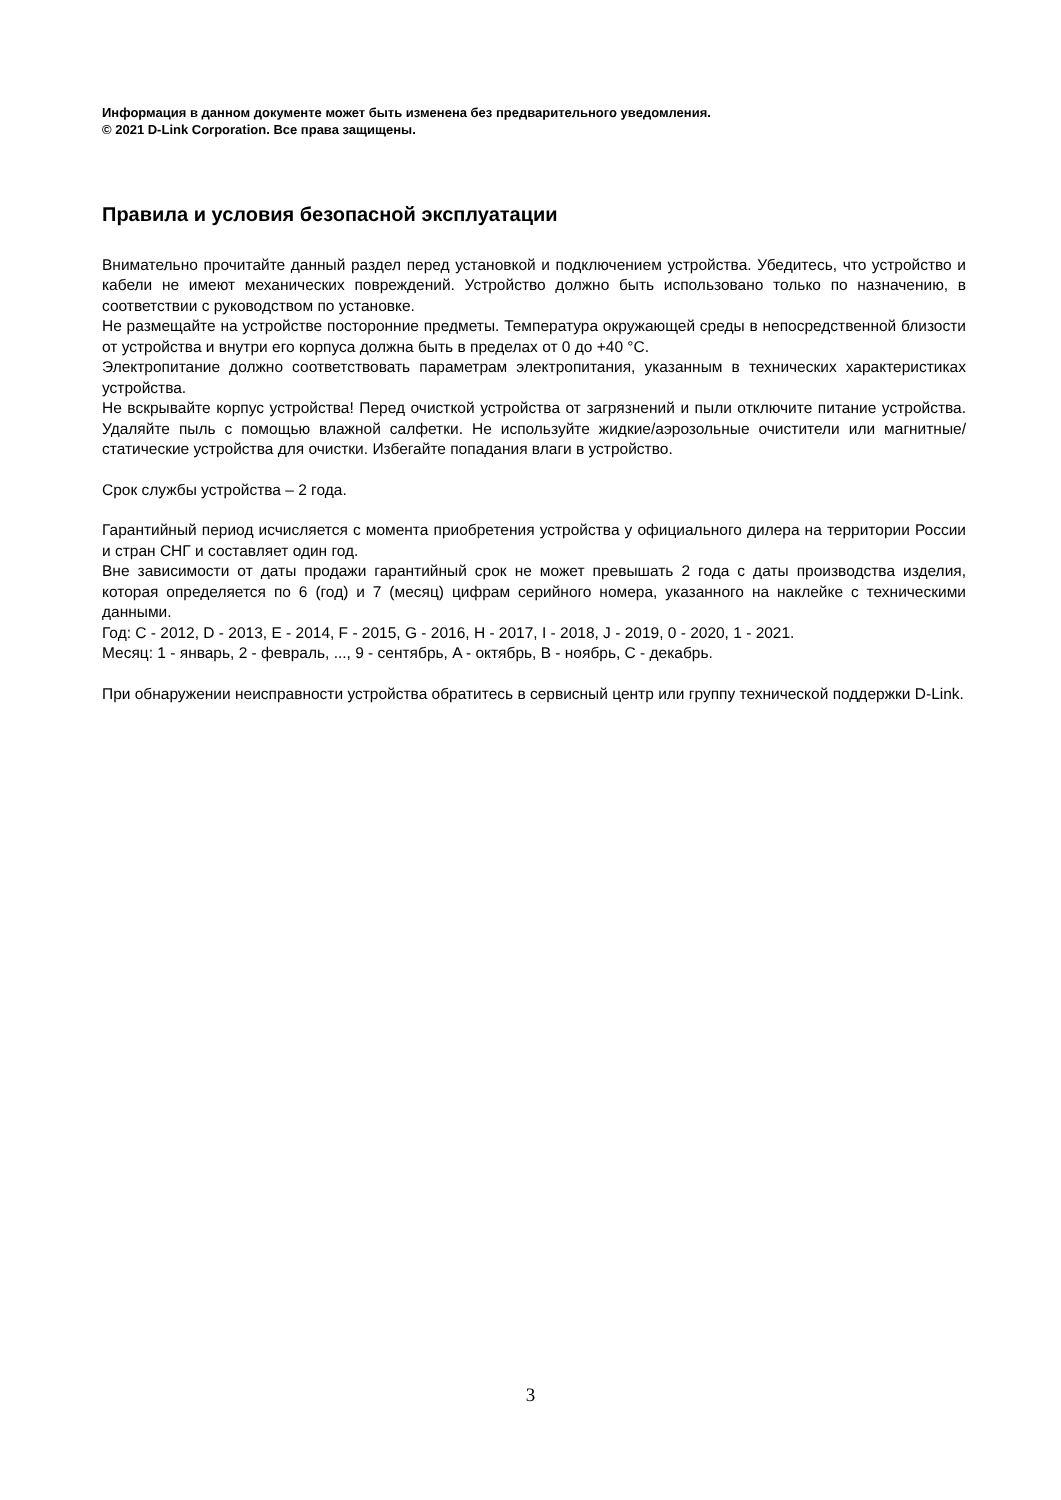Информация в данном документе может быть изменена без предварительного уведомления.
© 2021 D-Link Corporation. Все права защищены.
Правила и условия безопасной эксплуатации
Внимательно прочитайте данный раздел перед установкой и подключением устройства. Убедитесь, что устройство и кабели не имеют механических повреждений. Устройство должно быть использовано только по назначению, в соответствии с руководством по установке.
Не размещайте на устройстве посторонние предметы. Температура окружающей среды в непосредственной близости от устройства и внутри его корпуса должна быть в пределах от 0 до +40 °C.
Электропитание должно соответствовать параметрам электропитания, указанным в технических характеристиках устройства.
Не вскрывайте корпус устройства! Перед очисткой устройства от загрязнений и пыли отключите питание устройства. Удаляйте пыль с помощью влажной салфетки. Не используйте жидкие/аэрозольные очистители или магнитные/статические устройства для очистки. Избегайте попадания влаги в устройство.
Срок службы устройства – 2 года.
Гарантийный период исчисляется с момента приобретения устройства у официального дилера на территории России и стран СНГ и составляет один год.
Вне зависимости от даты продажи гарантийный срок не может превышать 2 года с даты производства изделия, которая определяется по 6 (год) и 7 (месяц) цифрам серийного номера, указанного на наклейке с техническими данными.
Год: C - 2012, D - 2013, E - 2014, F - 2015, G - 2016, H - 2017, I - 2018, J - 2019, 0 - 2020, 1 - 2021.
Месяц: 1 - январь, 2 - февраль, ..., 9 - сентябрь, A - октябрь, B - ноябрь, C - декабрь.
При обнаружении неисправности устройства обратитесь в сервисный центр или группу технической поддержки D-Link.
3